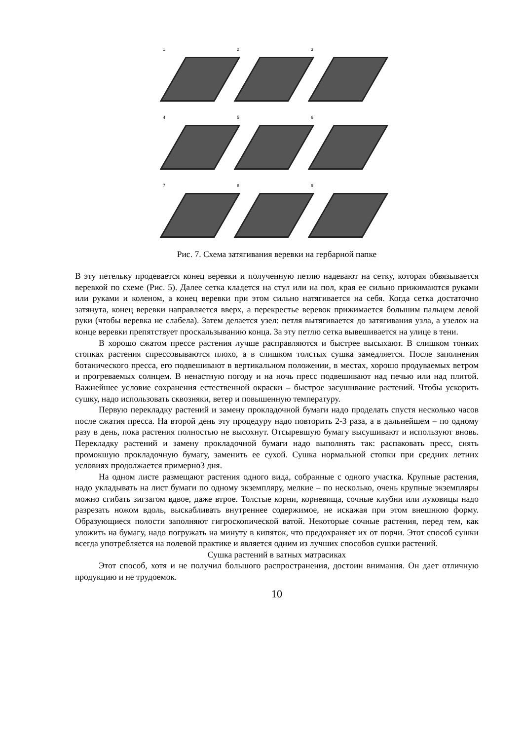1
2
3
4
5
6
7
8
9
Рис. 7. Схема затягивания веревки на гербарной папке
В эту петельку продевается конец веревки и полученную петлю надевают на сетку, которая обвязывается веревкой по схеме (Рис. 5). Далее сетка кладется на стул или на пол, края ее сильно прижимаются руками или руками и коленом, а конец веревки при этом сильно натягивается на себя. Когда сетка достаточно затянута, конец веревки направляется вверх, а перекрестье веревок прижимается большим пальцем левой руки (чтобы веревка не слабела). Затем делается узел: петля вытягивается до затягивания узла, а узелок на конце веревки препятствует проскальзыванию конца. За эту петлю сетка вывешивается на улице в тени.
В хорошо сжатом прессе растения лучше расправляются и быстрее высыхают. В слишком тонких стопках растения спрессовываются плохо, а в слишком толстых сушка замедляется. После заполнения ботанического пресса, его подвешивают в вертикальном положении, в местах, хорошо продуваемых ветром и прогреваемых солнцем. В ненастную погоду и на ночь пресс подвешивают над печью или над плитой. Важнейшее условие сохранения естественной окраски – быстрое засушивание растений. Чтобы ускорить сушку, надо использовать сквозняки, ветер и повышенную температуру.
Первую перекладку растений и замену прокладочной бумаги надо проделать спустя несколько часов после сжатия пресса. На второй день эту процедуру надо повторить 2-3 раза, а в дальнейшем – по одному разу в день, пока растения полностью не высохнут. Отсыревшую бумагу высушивают и используют вновь. Перекладку растений и замену прокладочной бумаги надо выполнять так: распаковать пресс, снять промокшую прокладочную бумагу, заменить ее сухой. Сушка нормальной стопки при средних летних условиях продолжается примерно3 дня.
На одном листе размещают растения одного вида, собранные с одного участка. Крупные растения, надо укладывать на лист бумаги по одному экземпляру, мелкие – по несколько, очень крупные экземпляры можно сгибать зигзагом вдвое, даже втрое. Толстые корни, корневища, сочные клубни или луковицы надо разрезать ножом вдоль, выскабливать внутреннее содержимое, не искажая при этом внешнюю форму. Образующиеся полости заполняют гигроскопической ватой. Некоторые сочные растения, перед тем, как уложить на бумагу, надо погружать на минуту в кипяток, что предохраняет их от порчи. Этот способ сушки всегда употребляется на полевой практике и является одним из лучших способов сушки растений.
Сушка растений в ватных матрасиках
Этот способ, хотя и не получил большого распространения, достоин внимания. Он дает отличную продукцию и не трудоемок.
10